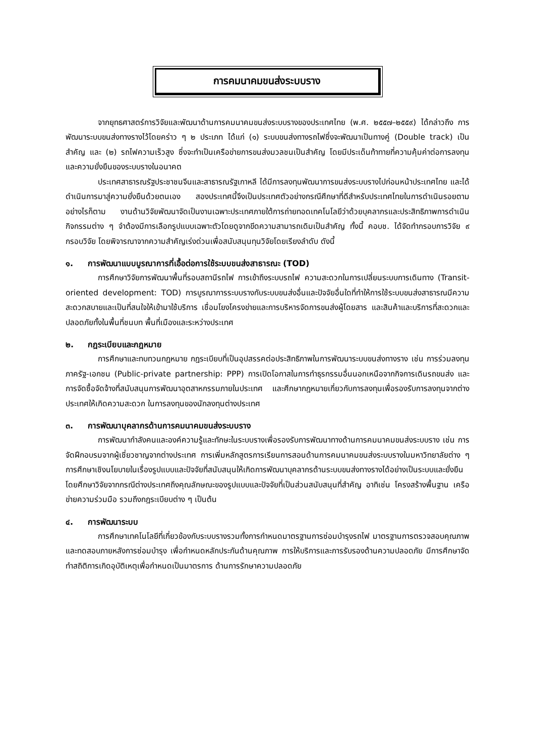การคมนาคมขนส่งระบบราง
จากยุทธศาสตร์การวิจัยและพัฒนาด้านการคมนาคมขนส่งระบบรางของประเทศไทย (พ.ศ. ๒๕๕๗–๒๕๕๙) ได้กล่าวถึง การพัฒนาระบบขนส่งทางรางไว้โดยคร่าว ๆ ๒ ประเภท ได้แก่ (๑) ระบบขนส่งทางรถไฟซึ่งจะพัฒนาเป็นทางคู่ (Double track) เป็นสำคัญ และ (๒) รถไฟความเร็วสูง ซึ่งจะทำเป็นเครือข่ายการขนส่งมวลชนเป็นสำคัญ โดยมีประเด็นท้าทายที่ความคุ้มค่าต่อการลงทุน และความยั่งยืนของระบบรางในอนาคต
ประเทศสาธารณรัฐประชาชนจีนและสาธารณรัฐเกาหลี ได้มีการลงทุนพัฒนาการขนส่งระบบรางไปก่อนหน้าประเทศไทย และได้ดำเนินการมาสู่ความยั่งยืนด้วยตนเอง สองประเทศนี้จึงเป็นประเทศตัวอย่างกรณีศึกษาที่ดีสำหรับประเทศไทยในการดำเนินรอยตาม อย่างไรก็ตาม งานด้านวิจัยพัฒนาจัดเป็นงานเฉพาะประเทศภายใต้การถ่ายทอดเทคโนโลยีว่าด้วยบุคลากรและประสิทธิภาพการดำเนินกิจกรรมต่าง ๆ จำต้องมีการเลือกรูปแบบเฉพาะตัวโดยดูจากขีดความสามารถเดิมเป็นสำคัญ ทั้งนี้ คอบช. ได้จัดทำกรอบการวิจัย ๙ กรอบวิจัย โดยพิจารณาจากความสำคัญเร่งด่วนเพื่อสนับสนุนทุนวิจัยโดยเรียงลำดับ ดังนี้
๑. การพัฒนาแบบบูรณาการที่เอื้อต่อการใช้ระบบขนส่งสาธารณะ (TOD)
การศึกษาวิจัยการพัฒนาพื้นที่รอบสถานีรถไฟ การเข้าถึงระบบรถไฟ ความสะดวกในการเปลี่ยนระบบการเดินทาง (Transit-oriented development: TOD) การบูรณาการระบบรางกับระบบขนส่งอื่นและปัจจัยอื่นใดที่ทำให้การใช้ระบบขนส่งสาธารณมีความสะดวกสบายและเป็นที่สนใจให้เข้ามาใช้บริการ เชื่อมโยงโครงข่ายและการบริหารจัดการขนส่งผู้โดยสาร และสินค้าและบริการที่สะดวกและปลอดภัยทั้งในพื้นที่ชนบท พื้นที่เมืองและระหว่างประเทศ
๒. กฎระเบียบและกฎหมาย
การศึกษาและทบทวนกฎหมาย กฎระเบียบที่เป็นอุปสรรคต่อประสิทธิภาพในการพัฒนาระบบขนส่งทางราง เช่น การร่วมลงทุนภาครัฐ-เอกชน (Public-private partnership: PPP) การเปิดโอกาสในการทำธุรกรรมอื่นนอกเหนือจากกิจการเดินรถขนส่ง และการจัดซื้อจัดจ้างที่สนับสนุนการพัฒนาอุตสาหกรรมภายในประเทศ และศึกษากฎหมายเกี่ยวกับการลงทุนเพื่อรองรับการลงทุนจากต่างประเทศให้เกิดความสะดวก ในการลงทุนของนักลงทุนต่างประเทศ
๓. การพัฒนาบุคลากรด้านการคมนาคมขนส่งระบบราง
การพัฒนากำลังคนและองค์ความรู้และทักษะในระบบรางเพื่อรองรับการพัฒนาทางด้านการคมนาคมขนส่งระบบราง เช่น การจัดฝึกอบรมจากผู้เชี่ยวชาญจากต่างประเทศ การเพิ่มหลักสูตรการเรียนการสอนด้านการคมนาคมขนส่งระบบรางในมหาวิทยาลัยต่าง ๆ การศึกษาเชิงนโยบายในเรื่องรูปแบบและปัจจัยที่สนับสนุนให้เกิดการพัฒนาบุคลากรด้านระบบขนส่งทางรางได้อย่างเป็นระบบและยั่งยืน โดยศึกษาวิจัยจากกรณีต่างประเทศถึงคุณลักษณะของรูปแบบและปัจจัยที่เป็นส่วนสนับสนุนที่สำคัญ อาทิเช่น โครงสร้างพื้นฐาน เครือข่ายความร่วมมือ รวมถึงกฎระเบียบต่าง ๆ เป็นต้น
๔. การพัฒนาระบบ
การศึกษาเทคโนโลยีที่เกี่ยวข้องกับระบบรางรวมทั้งการกำหนดมาตรฐานการซ่อมบำรุงรถไฟ มาตรฐานการตรวจสอบคุณภาพและทดสอบภายหลังการซ่อมบำรุง เพื่อกำหนดหลักประกันด้านคุณภาพ การให้บริการและการรับรองด้านความปลอดภัย มีการศึกษาจัดทำสถิติการเกิดอุบัติเหตุเพื่อกำหนดเป็นมาตรการ ด้านการรักษาความปลอดภัย